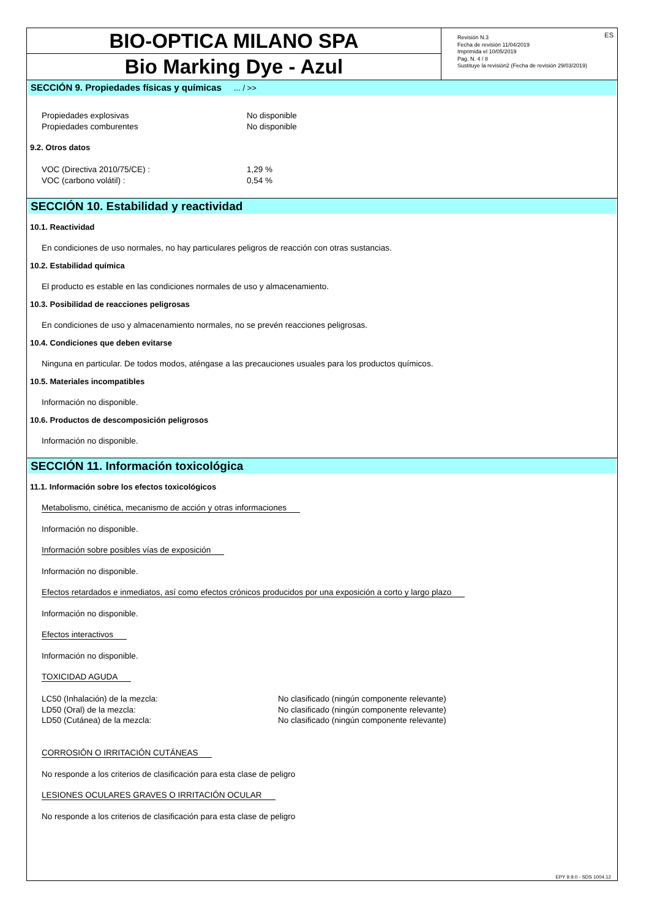BIO-OPTICA MILANO SPA
Bio Marking Dye - Azul
Revisión N.3
Fecha de revisión 11/04/2019
Imprimida el 10/05/2019
Pag. N. 4 / 8
Sustituye la revisión2 (Fecha de revisión 29/03/2019)
ES
SECCIÓN 9. Propiedades físicas y químicas ... / >>
Propiedades explosivas No disponible
Propiedades comburentes No disponible
9.2. Otros datos
VOC (Directiva 2010/75/CE) : 1,29 %
VOC (carbono volátil) : 0,54 %
SECCIÓN 10. Estabilidad y reactividad
10.1. Reactividad
En condiciones de uso normales, no hay particulares peligros de reacción con otras sustancias.
10.2. Estabilidad química
El producto es estable en las condiciones normales de uso y almacenamiento.
10.3. Posibilidad de reacciones peligrosas
En condiciones de uso y almacenamiento normales, no se prevén reacciones peligrosas.
10.4. Condiciones que deben evitarse
Ninguna en particular. De todos modos, aténgase a las precauciones usuales para los productos químicos.
10.5. Materiales incompatibles
Información no disponible.
10.6. Productos de descomposición peligrosos
Información no disponible.
SECCIÓN 11. Información toxicológica
11.1. Información sobre los efectos toxicológicos
Metabolismo, cinética, mecanismo de acción y otras informaciones
Información no disponible.
Información sobre posibles vías de exposición
Información no disponible.
Efectos retardados e inmediatos, así como efectos crónicos producidos por una exposición a corto y largo plazo
Información no disponible.
Efectos interactivos
Información no disponible.
TOXICIDAD AGUDA
LC50 (Inhalación) de la mezcla: No clasificado (ningún componente relevante)
LD50 (Oral) de la mezcla: No clasificado (ningún componente relevante)
LD50 (Cutánea) de la mezcla: No clasificado (ningún componente relevante)
CORROSIÓN O IRRITACIÓN CUTÁNEAS
No responde a los criterios de clasificación para esta clase de peligro
LESIONES OCULARES GRAVES O IRRITACIÓN OCULAR
No responde a los criterios de clasificación para esta clase de peligro
EPY 9.9.0 - SDS 1004.12